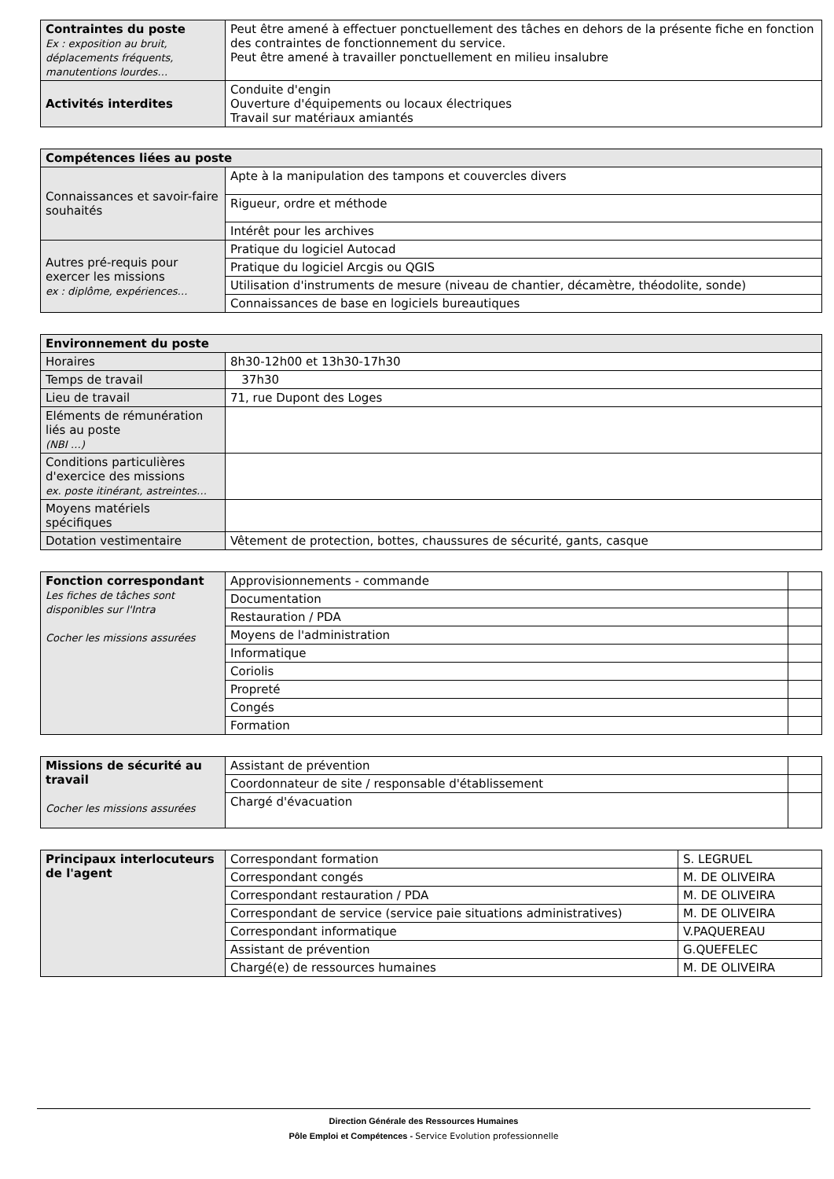| Contraintes du poste Ex : exposition au bruit, déplacements fréquents, manutentions lourdes… | Peut être amené à effectuer ponctuellement des tâches en dehors de la présente fiche en fonction des contraintes de fonctionnement du service. Peut être amené à travailler ponctuellement en milieu insalubre |
| Activités interdites | Conduite d'engin Ouverture d'équipements ou locaux électriques Travail sur matériaux amiantés |
| Compétences liées au poste | |
| --- | --- |
| Connaissances et savoir-faire souhaités | Apte à la manipulation des tampons et couvercles divers |
| | Rigueur, ordre et méthode |
| | Intérêt pour les archives |
| Autres pré-requis pour exercer les missions ex : diplôme, expériences… | Pratique du logiciel Autocad |
| | Pratique du logiciel Arcgis ou QGIS |
| | Utilisation d'instruments de mesure (niveau de chantier, décamètre, théodolite, sonde) |
| | Connaissances de base en logiciels bureautiques |
| Environnement du poste | |
| --- | --- |
| Horaires | 8h30-12h00 et 13h30-17h30 |
| Temps de travail | 37h30 |
| Lieu de travail | 71, rue Dupont des Loges |
| Eléments de rémunération liés au poste (NBI …) | |
| Conditions particulières d'exercice des missions ex. poste itinérant, astreintes… | |
| Moyens matériels spécifiques | |
| Dotation vestimentaire | Vêtement de protection, bottes, chaussures de sécurité, gants, casque |
| Fonction correspondant Les fiches de tâches sont disponibles sur l'Intra Cocher les missions assurées | Approvisionnements - commande | |
| | Documentation | |
| | Restauration / PDA | |
| | Moyens de l'administration | |
| | Informatique | |
| | Coriolis | |
| | Propreté | |
| | Congés | |
| | Formation | |
| Missions de sécurité au travail Cocher les missions assurées | Assistant de prévention | |
| | Coordonnateur de site / responsable d'établissement | |
| | Chargé d'évacuation | |
| Principaux interlocuteurs de l'agent | Correspondant formation | S. LEGRUEL |
| | Correspondant congés | M. DE OLIVEIRA |
| | Correspondant restauration / PDA | M. DE OLIVEIRA |
| | Correspondant de service (service paie situations administratives) | M. DE OLIVEIRA |
| | Correspondant informatique | V.PAQUEREAU |
| | Assistant de prévention | G.QUEFELEC |
| | Chargé(e) de ressources humaines | M. DE OLIVEIRA |
Direction Générale des Ressources Humaines
Pôle Emploi et Compétences - Service Evolution professionnelle